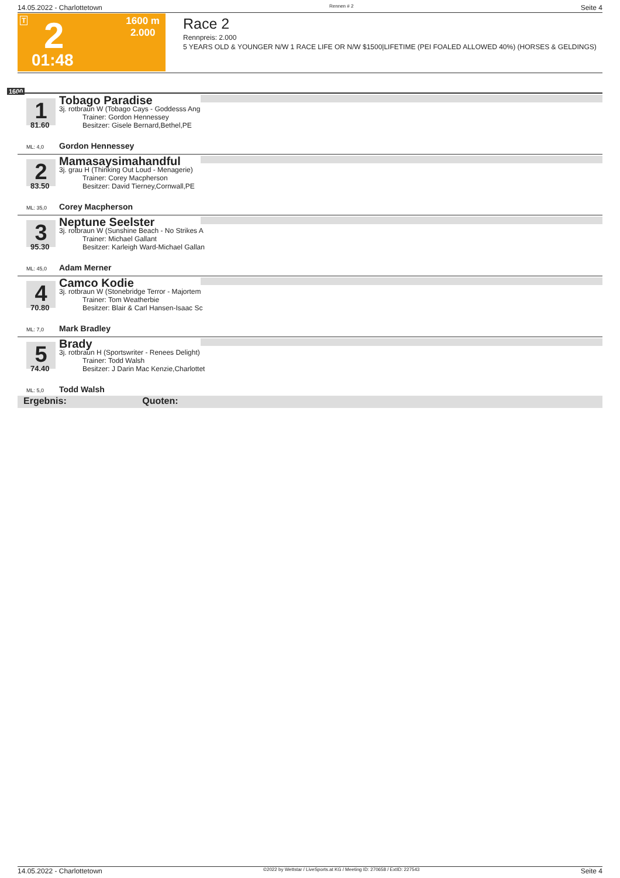14.05.2022 - Charlottetown Rennen # 2 Seite 4
T 2
01:48
1600 m
2.000
Race 2
Rennpreis: 2.000
5 YEARS OLD & YOUNGER N/W 1 RACE LIFE OR N/W $1500|LIFETIME (PEI FOALED ALLOWED 40%) (HORSES & GELDINGS)
1600
1
81.60
Tobago Paradise
3j. rotbraun W (Tobago Cays - Goddesss Ang
Trainer: Gordon Hennessey
Besitzer: Gisele Bernard,Bethel,PE
ML: 4,0 Gordon Hennessey
2
83.50
Mamasaysimahandful
3j. grau H (Thinking Out Loud - Menagerie)
Trainer: Corey Macpherson
Besitzer: David Tierney,Cornwall,PE
ML: 35,0 Corey Macpherson
3
95.30
Neptune Seelster
3j. rotbraun W (Sunshine Beach - No Strikes A
Trainer: Michael Gallant
Besitzer: Karleigh Ward-Michael Gallan
ML: 45,0 Adam Merner
4
70.80
Camco Kodie
3j. rotbraun W (Stonebridge Terror - Majortem
Trainer: Tom Weatherbie
Besitzer: Blair & Carl Hansen-Isaac Sc
ML: 7,0 Mark Bradley
5
74.40
Brady
3j. rotbraun H (Sportswriter - Renees Delight)
Trainer: Todd Walsh
Besitzer: J Darin Mac Kenzie,Charlottet
ML: 5,0 Todd Walsh
Ergebnis: Quoten:
14.05.2022 - Charlottetown ©2022 by Wettstar / LiveSports.at KG / Meeting ID: 270658 / ExtID: 227543 Seite 4